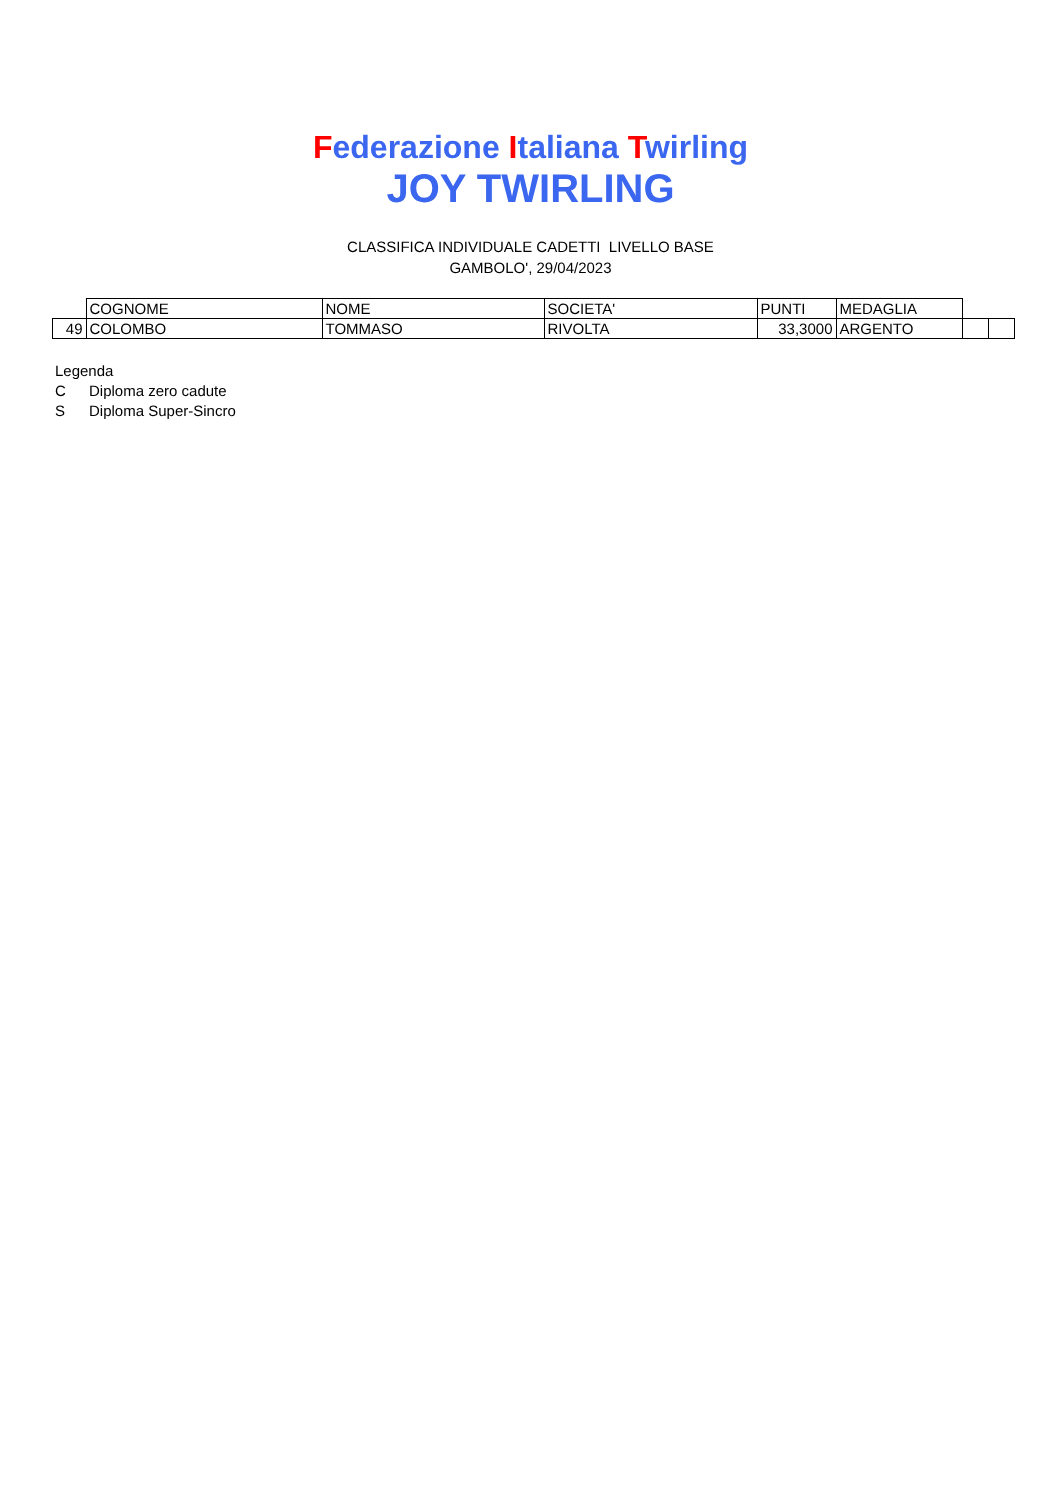Federazione Italiana Twirling
JOY TWIRLING
CLASSIFICA INDIVIDUALE CADETTI LIVELLO BASE
GAMBOLO', 29/04/2023
| | COGNOME | NOME | SOCIETA' | PUNTI | MEDAGLIA | | |
| 49 | COLOMBO | TOMMASO | RIVOLTA | 33,3000 | ARGENTO | | |
Legenda
C Diploma zero cadute
S Diploma Super-Sincro